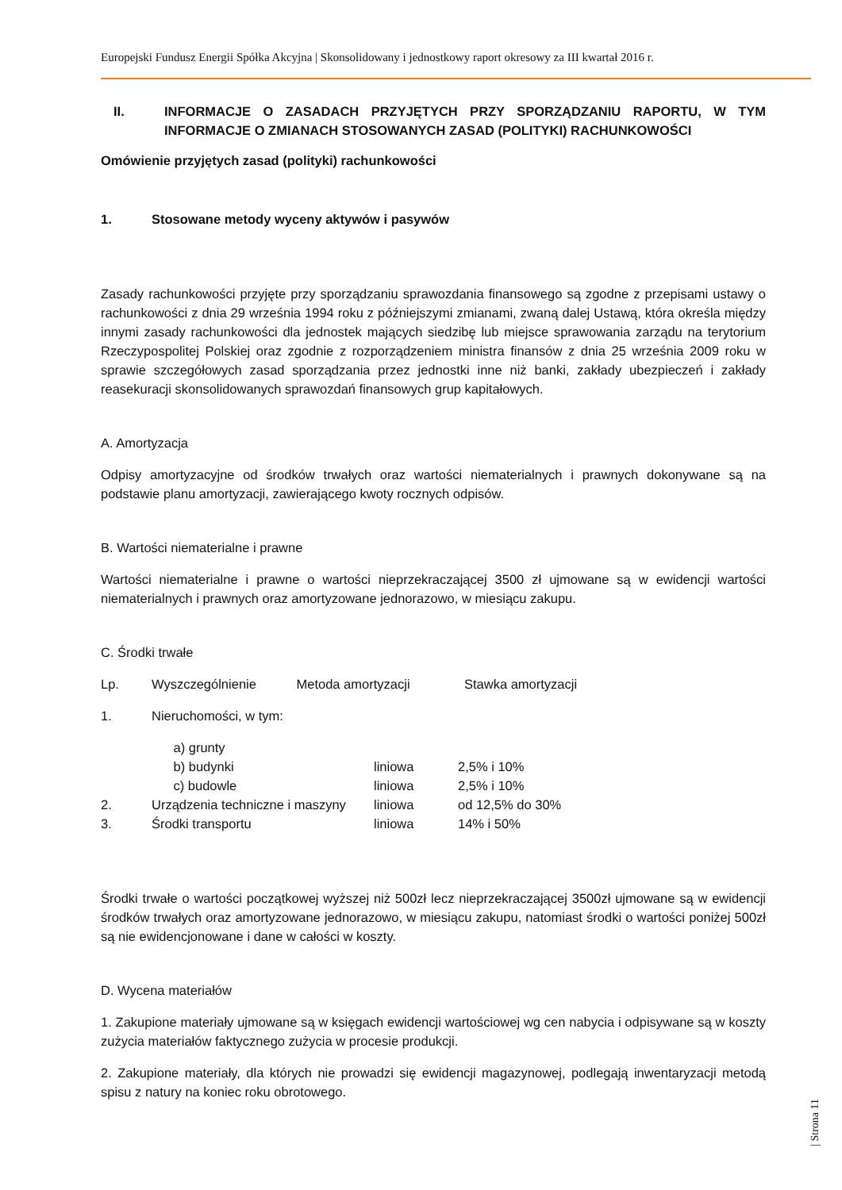Europejski Fundusz Energii Spółka Akcyjna | Skonsolidowany i jednostkowy raport okresowy za III kwartał 2016 r.
II. INFORMACJE O ZASADACH PRZYJĘTYCH PRZY SPORZĄDZANIU RAPORTU, W TYM INFORMACJE O ZMIANACH STOSOWANYCH ZASAD (POLITYKI) RACHUNKOWOŚCI
Omówienie przyjętych zasad (polityki) rachunkowości
1. Stosowane metody wyceny aktywów i pasywów
Zasady rachunkowości przyjęte przy sporządzaniu sprawozdania finansowego są zgodne z przepisami ustawy o rachunkowości z dnia 29 września 1994 roku z późniejszymi zmianami, zwaną dalej Ustawą, która określa między innymi zasady rachunkowości dla jednostek mających siedzibę lub miejsce sprawowania zarządu na terytorium Rzeczypospolitej Polskiej oraz zgodnie z rozporządzeniem ministra finansów z dnia 25 września 2009 roku w sprawie szczegółowych zasad sporządzania przez jednostki inne niż banki, zakłady ubezpieczeń i zakłady reasekuracji skonsolidowanych sprawozdań finansowych grup kapitałowych.
A. Amortyzacja
Odpisy amortyzacyjne od środków trwałych oraz wartości niematerialnych i prawnych dokonywane są na podstawie planu amortyzacji, zawierającego kwoty rocznych odpisów.
B. Wartości niematerialne i prawne
Wartości niematerialne i prawne o wartości nieprzekraczającej 3500 zł ujmowane są w ewidencji wartości niematerialnych i prawnych oraz amortyzowane jednorazowo, w miesiącu zakupu.
C. Środki trwałe
| Lp. | Wyszczególnienie Metoda amortyzacji | | Stawka amortyzacji |
| --- | --- | --- | --- |
| 1. | Nieruchomości, w tym: | | |
| | a) grunty | | |
| | b) budynki | liniowa | 2,5% i 10% |
| | c) budowle | liniowa | 2,5% i 10% |
| 2. | Urządzenia techniczne i maszyny | liniowa | od 12,5% do 30% |
| 3. | Środki transportu | liniowa | 14% i 50% |
Środki trwałe o wartości początkowej wyższej niż 500zł lecz nieprzekraczającej 3500zł ujmowane są w ewidencji środków trwałych oraz amortyzowane jednorazowo, w miesiącu zakupu, natomiast środki o wartości poniżej 500zł są nie ewidencjonowane i dane w całości w koszty.
D. Wycena materiałów
1. Zakupione materiały ujmowane są w księgach ewidencji wartościowej wg cen nabycia i odpisywane są w koszty zużycia materiałów faktycznego zużycia w procesie produkcji.
2. Zakupione materiały, dla których nie prowadzi się ewidencji magazynowej, podlegają inwentaryzacji metodą spisu z natury na koniec roku obrotowego.
| Strona 11